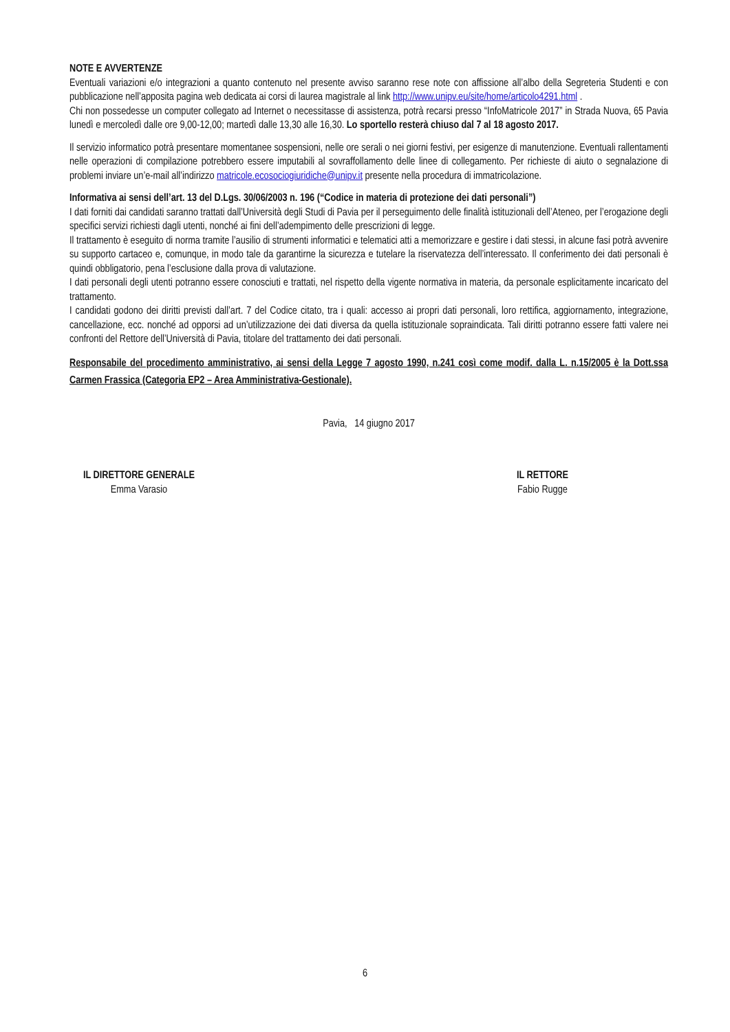NOTE E AVVERTENZE
Eventuali variazioni e/o integrazioni a quanto contenuto nel presente avviso saranno rese note con affissione all’albo della Segreteria Studenti e con pubblicazione nell’apposita pagina web dedicata ai corsi di laurea magistrale al link http://www.unipv.eu/site/home/articolo4291.html .
Chi non possedesse un computer collegato ad Internet o necessitasse di assistenza, potrà recarsi presso “InfoMatricole 2017” in Strada Nuova, 65 Pavia lunedì e mercoledì dalle ore 9,00-12,00; martedì dalle 13,30 alle 16,30. Lo sportello resterà chiuso dal 7 al 18 agosto 2017.
Il servizio informatico potrà presentare momentanee sospensioni, nelle ore serali o nei giorni festivi, per esigenze di manutenzione. Eventuali rallentamenti nelle operazioni di compilazione potrebbero essere imputabili al sovraffollamento delle linee di collegamento. Per richieste di aiuto o segnalazione di problemi inviare un’e-mail all’indirizzo matricole.ecosociogiuridiche@unipv.it presente nella procedura di immatricolazione.
Informativa ai sensi dell’art. 13 del D.Lgs. 30/06/2003 n. 196 (“Codice in materia di protezione dei dati personali”)
I dati forniti dai candidati saranno trattati dall’Università degli Studi di Pavia per il perseguimento delle finalità istituzionali dell’Ateneo, per l’erogazione degli specifici servizi richiesti dagli utenti, nonché ai fini dell’adempimento delle prescrizioni di legge.
Il trattamento è eseguito di norma tramite l’ausilio di strumenti informatici e telematici atti a memorizzare e gestire i dati stessi, in alcune fasi potrà avvenire su supporto cartaceo e, comunque, in modo tale da garantirne la sicurezza e tutelare la riservatezza dell’interessato. Il conferimento dei dati personali è quindi obbligatorio, pena l’esclusione dalla prova di valutazione.
I dati personali degli utenti potranno essere conosciuti e trattati, nel rispetto della vigente normativa in materia, da personale esplicitamente incaricato del trattamento.
I candidati godono dei diritti previsti dall’art. 7 del Codice citato, tra i quali: accesso ai propri dati personali, loro rettifica, aggiornamento, integrazione, cancellazione, ecc. nonché ad opporsi ad un’utilizzazione dei dati diversa da quella istituzionale sopraindicata. Tali diritti potranno essere fatti valere nei confronti del Rettore dell’Università di Pavia, titolare del trattamento dei dati personali.
Responsabile del procedimento amministrativo, ai sensi della Legge 7 agosto 1990, n.241 così come modif. dalla L. n.15/2005 è la Dott.ssa Carmen Frassica (Categoria EP2 – Area Amministrativa-Gestionale).
Pavia, 14 giugno 2017
IL DIRETTORE GENERALE
Emma Varasio
IL RETTORE
Fabio Rugge
6